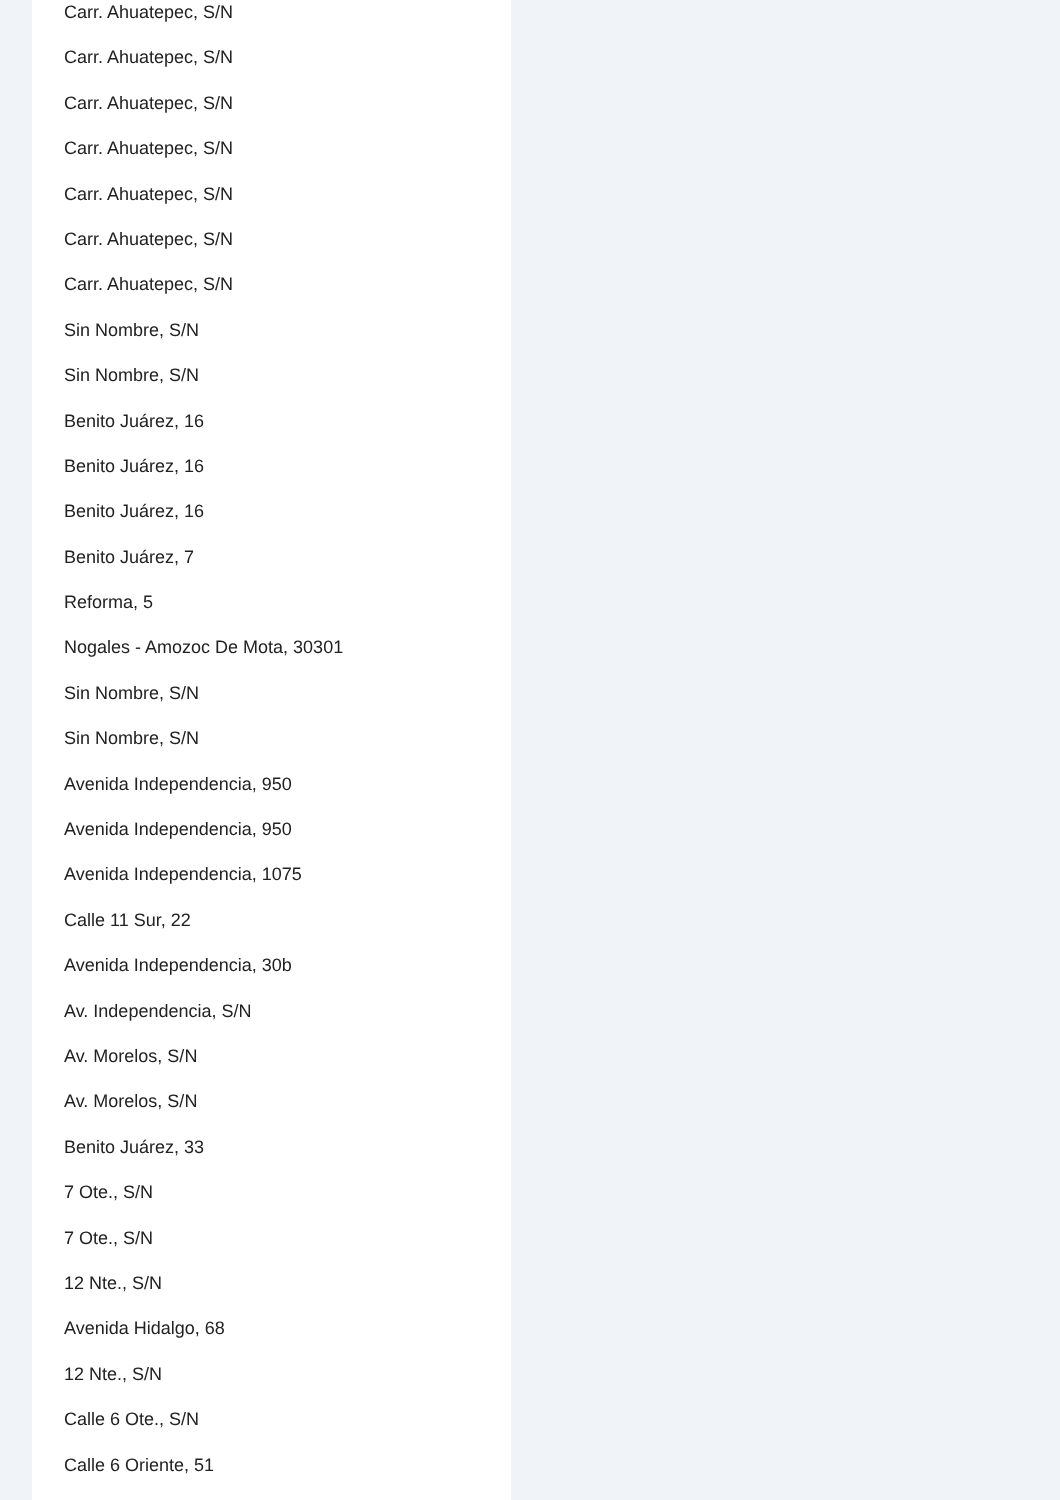Carr. Ahuatepec, S/N
Carr. Ahuatepec, S/N
Carr. Ahuatepec, S/N
Carr. Ahuatepec, S/N
Carr. Ahuatepec, S/N
Carr. Ahuatepec, S/N
Carr. Ahuatepec, S/N
Sin Nombre, S/N
Sin Nombre, S/N
Benito Juárez, 16
Benito Juárez, 16
Benito Juárez, 16
Benito Juárez, 7
Reforma, 5
Nogales - Amozoc De Mota, 30301
Sin Nombre, S/N
Sin Nombre, S/N
Avenida Independencia, 950
Avenida Independencia, 950
Avenida Independencia, 1075
Calle 11 Sur, 22
Avenida Independencia, 30b
Av. Independencia, S/N
Av. Morelos, S/N
Av. Morelos, S/N
Benito Juárez, 33
7 Ote., S/N
7 Ote., S/N
12 Nte., S/N
Avenida Hidalgo, 68
12 Nte., S/N
Calle 6 Ote., S/N
Calle 6 Oriente, 51